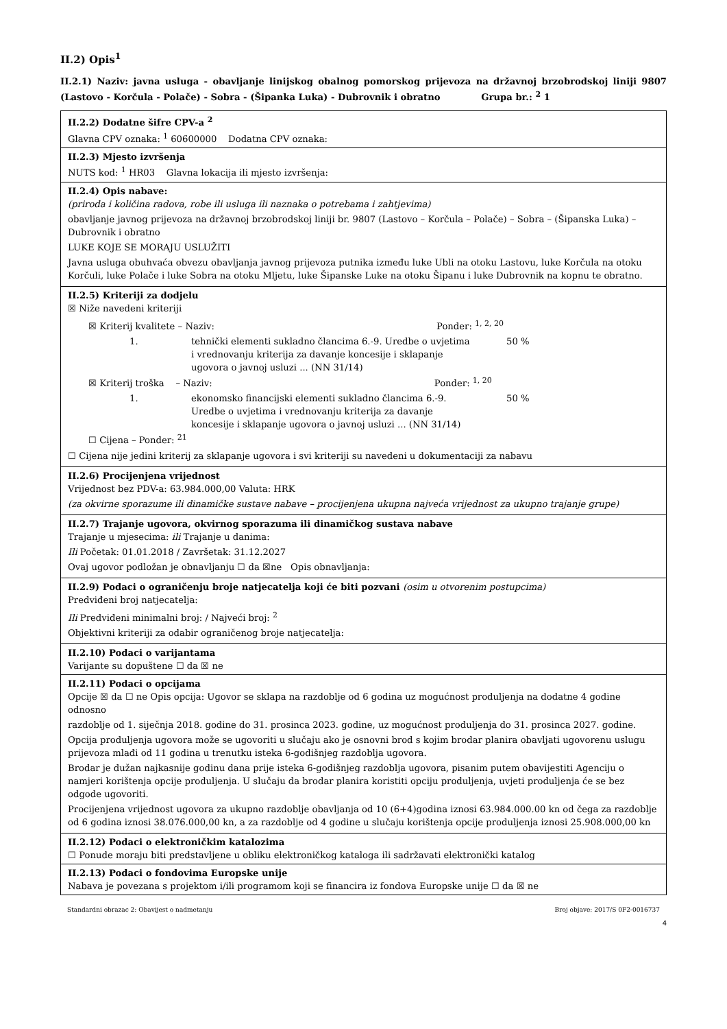II.2) Opis<sup>1</sup>
II.2.1) Naziv: javna usluga - obavljanje linijskog obalnog pomorskog prijevoza na državnoj brzobrodskoj liniji 9807 (Lastovo - Korčula - Polače) - Sobra - (Šipanka Luka) - Dubrovnik i obratno Grupa br.: <sup>2</sup> 1
II.2.2) Dodatne šifre CPV-a <sup>2</sup>
Glavna CPV oznaka: <sup>1</sup> 60600000 Dodatna CPV oznaka:
II.2.3) Mjesto izvršenja
NUTS kod: <sup>1</sup> HR03 Glavna lokacija ili mjesto izvršenja:
II.2.4) Opis nabave:
(priroda i količina radova, robe ili usluga ili naznaka o potrebama i zahtjevima)
obavljanje javnog prijevoza na državnoj brzobrodskoj liniji br. 9807 (Lastovo – Korčula – Polače) – Sobra – (Šipanska Luka) – Dubrovnik i obratno
LUKE KOJE SE MORAJU USLUŽITI
Javna usluga obuhvaća obvezu obavljanja javnog prijevoza putnika između luke Ubli na otoku Lastovu, luke Korčula na otoku Korčuli, luke Polače i luke Sobra na otoku Mljetu, luke Šipanske Luke na otoku Šipanu i luke Dubrovnik na kopnu te obratno.
II.2.5) Kriteriji za dodjelu
☒ Niže navedeni kriteriji
☒ Kriterij kvalitete – Naziv: Ponder: <sup>1, 2, 20</sup>
1. tehnički elementi sukladno člancima 6.-9. Uredbe o uvjetima i vrednovanju kriterija za davanje koncesije i sklapanje ugovora o javnoj usluzi ... (NN 31/14) 50 %
☒ Kriterij troška – Naziv: Ponder: <sup>1, 20</sup>
1. ekonomsko financijski elementi sukladno člancima 6.-9. Uredbe o uvjetima i vrednovanju kriterija za davanje koncesije i sklapanje ugovora o javnoj usluzi ... (NN 31/14) 50 %
☐ Cijena – Ponder: <sup>21</sup>
☐ Cijena nije jedini kriterij za sklapanje ugovora i svi kriteriji su navedeni u dokumentaciji za nabavu
II.2.6) Procijenjena vrijednost
Vrijednost bez PDV-a: 63.984.000,00 Valuta: HRK
(za okvirne sporazume ili dinamičke sustave nabave – procijenjena ukupna najveća vrijednost za ukupno trajanje grupe)
II.2.7) Trajanje ugovora, okvirnog sporazuma ili dinamičkog sustava nabave
Trajanje u mjesecima: ili Trajanje u danima:
Ili Početak: 01.01.2018 / Završetak: 31.12.2027
Ovaj ugovor podložan je obnavljanju ☐ da ☒ne Opis obnavljanja:
II.2.9) Podaci o ograničenju broje natjecatelja koji će biti pozvani (osim u otvorenim postupcima)
Predviđeni broj natjecatelja:
Ili Predviđeni minimalni broj: / Najveći broj: <sup>2</sup>
Objektivni kriteriji za odabir ograničenog broje natjecatelja:
II.2.10) Podaci o varijantama
Varijante su dopuštene ☐ da ☒ ne
II.2.11) Podaci o opcijama
Opcije ☒ da ☐ ne Opis opcija: Ugovor se sklapa na razdoblje od 6 godina uz mogućnost produljenja na dodatne 4 godine odnosno
razdoblje od 1. siječnja 2018. godine do 31. prosinca 2023. godine, uz mogućnost produljenja do 31. prosinca 2027. godine.
Opcija produljenja ugovora može se ugovoriti u slučaju ako je osnovni brod s kojim brodar planira obavljati ugovorenu uslugu prijevoza mlađi od 11 godina u trenutku isteka 6-godišnjeg razdoblja ugovora.
Brodar je dužan najkasnije godinu dana prije isteka 6-godišnjeg razdoblja ugovora, pisanim putem obavijestiti Agenciju o namjeri korištenja opcije produljenja. U slučaju da brodar planira koristiti opciju produljenja, uvjeti produljenja će se bez odgode ugovoriti.
Procijenjena vrijednost ugovora za ukupno razdoblje obavljanja od 10 (6+4)godina iznosi 63.984.000.00 kn od čega za razdoblje od 6 godina iznosi 38.076.000,00 kn, a za razdoblje od 4 godine u slučaju korištenja opcije produljenja iznosi 25.908.000,00 kn
II.2.12) Podaci o elektroničkim katalozima
☐ Ponude moraju biti predstavljene u obliku elektroničkog kataloga ili sadržavati elektronički katalog
II.2.13) Podaci o fondovima Europske unije
Nabava je povezana s projektom i/ili programom koji se financira iz fondova Europske unije ☐ da ☒ ne
Standardni obrazac 2: Obavijest o nadmetanju Broj objave: 2017/S 0F2-0016737
4